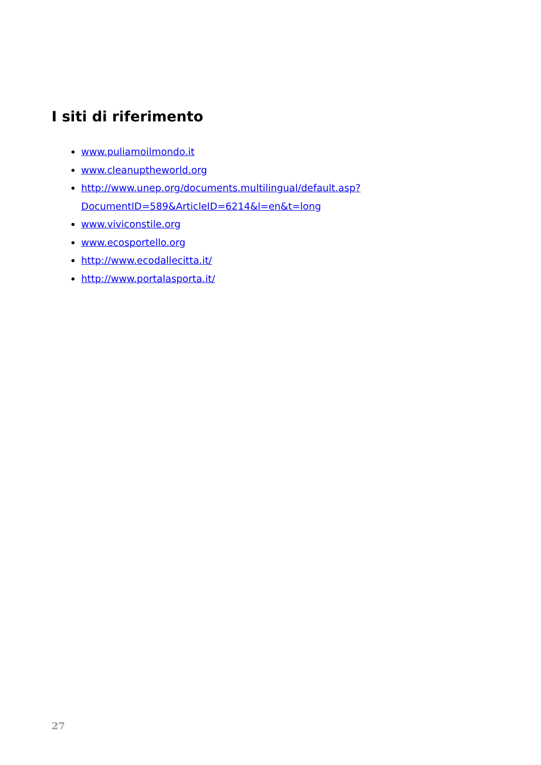I siti di riferimento
www.puliamoilmondo.it
www.cleanuptheworld.org
http://www.unep.org/documents.multilingual/default.asp?
DocumentID=589&ArticleID=6214&l=en&t=long
www.viviconstile.org
www.ecosportello.org
http://www.ecodallecitta.it/
http://www.portalasporta.it/
27